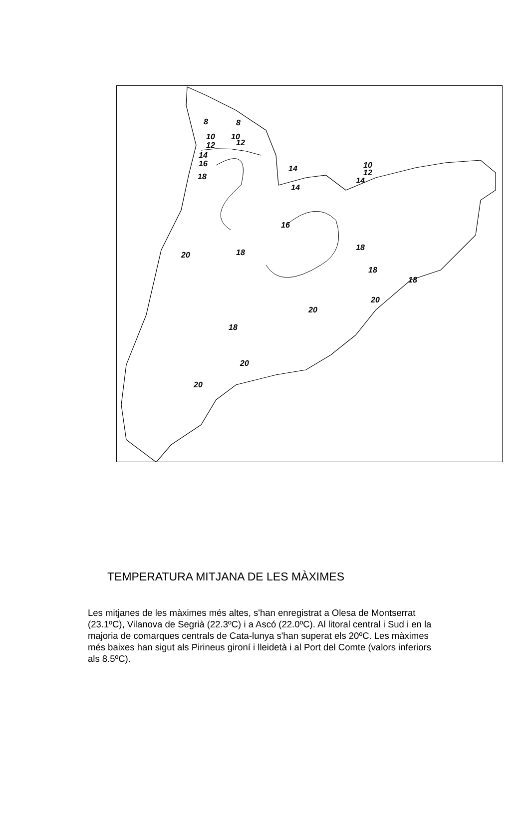8
8
10
10
12
12
14
16
18
14
14
10
12
14
16
18
18
18
18
20
20
20
18
20
20
TEMPERATURA MITJANA DE LES MÀXIMES
Les mitjanes de les màximes més altes, s'han enregistrat a Olesa de Montserrat (23.1ºC), Vilanova de Segrià (22.3ºC) i a Ascó (22.0ºC). Al litoral central i Sud i en la majoria de comarques centrals de Cata-lunya s'han superat els 20ºC. Les màximes més baixes han sigut als Pirineus gironí i lleidetà i al Port del Comte (valors inferiors als 8.5ºC).